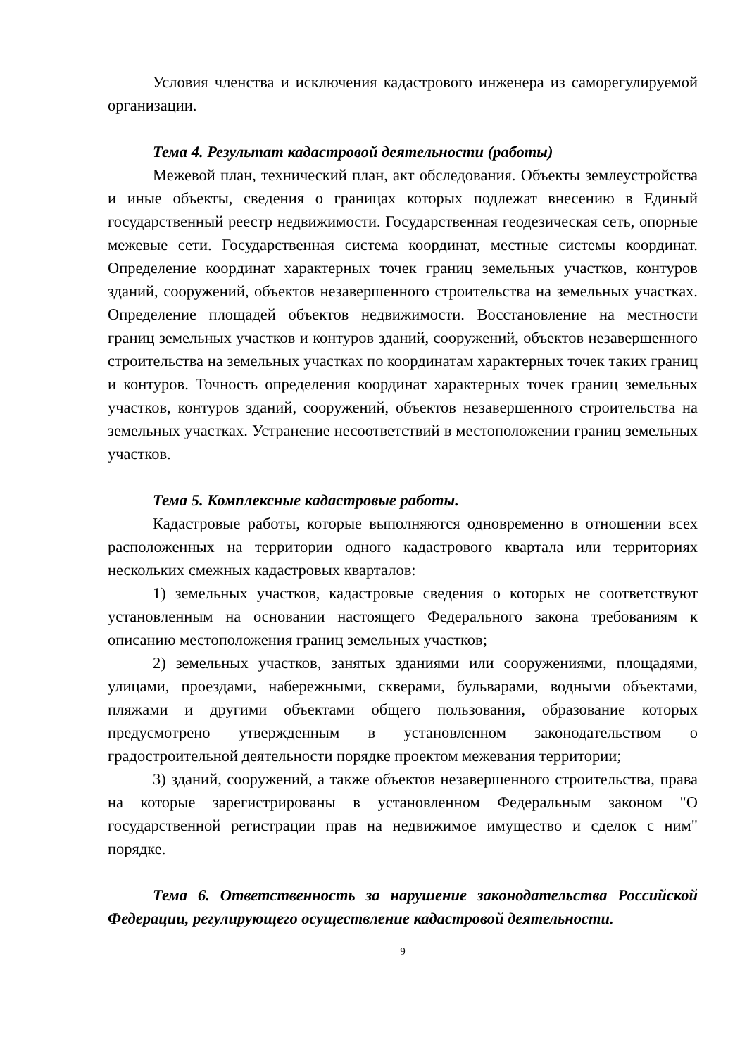Условия членства и исключения кадастрового инженера из саморегулируемой организации.
Тема 4. Результат кадастровой деятельности (работы)
Межевой план, технический план, акт обследования. Объекты землеустройства и иные объекты, сведения о границах которых подлежат внесению в Единый государственный реестр недвижимости. Государственная геодезическая сеть, опорные межевые сети. Государственная система координат, местные системы координат. Определение координат характерных точек границ земельных участков, контуров зданий, сооружений, объектов незавершенного строительства на земельных участках. Определение площадей объектов недвижимости. Восстановление на местности границ земельных участков и контуров зданий, сооружений, объектов незавершенного строительства на земельных участках по координатам характерных точек таких границ и контуров. Точность определения координат характерных точек границ земельных участков, контуров зданий, сооружений, объектов незавершенного строительства на земельных участках. Устранение несоответствий в местоположении границ земельных участков.
Тема 5. Комплексные кадастровые работы.
Кадастровые работы, которые выполняются одновременно в отношении всех расположенных на территории одного кадастрового квартала или территориях нескольких смежных кадастровых кварталов:
1) земельных участков, кадастровые сведения о которых не соответствуют установленным на основании настоящего Федерального закона требованиям к описанию местоположения границ земельных участков;
2) земельных участков, занятых зданиями или сооружениями, площадями, улицами, проездами, набережными, скверами, бульварами, водными объектами, пляжами и другими объектами общего пользования, образование которых предусмотрено утвержденным в установленном законодательством о градостроительной деятельности порядке проектом межевания территории;
3) зданий, сооружений, а также объектов незавершенного строительства, права на которые зарегистрированы в установленном Федеральным законом "О государственной регистрации прав на недвижимое имущество и сделок с ним" порядке.
Тема 6. Ответственность за нарушение законодательства Российской Федерации, регулирующего осуществление кадастровой деятельности.
9